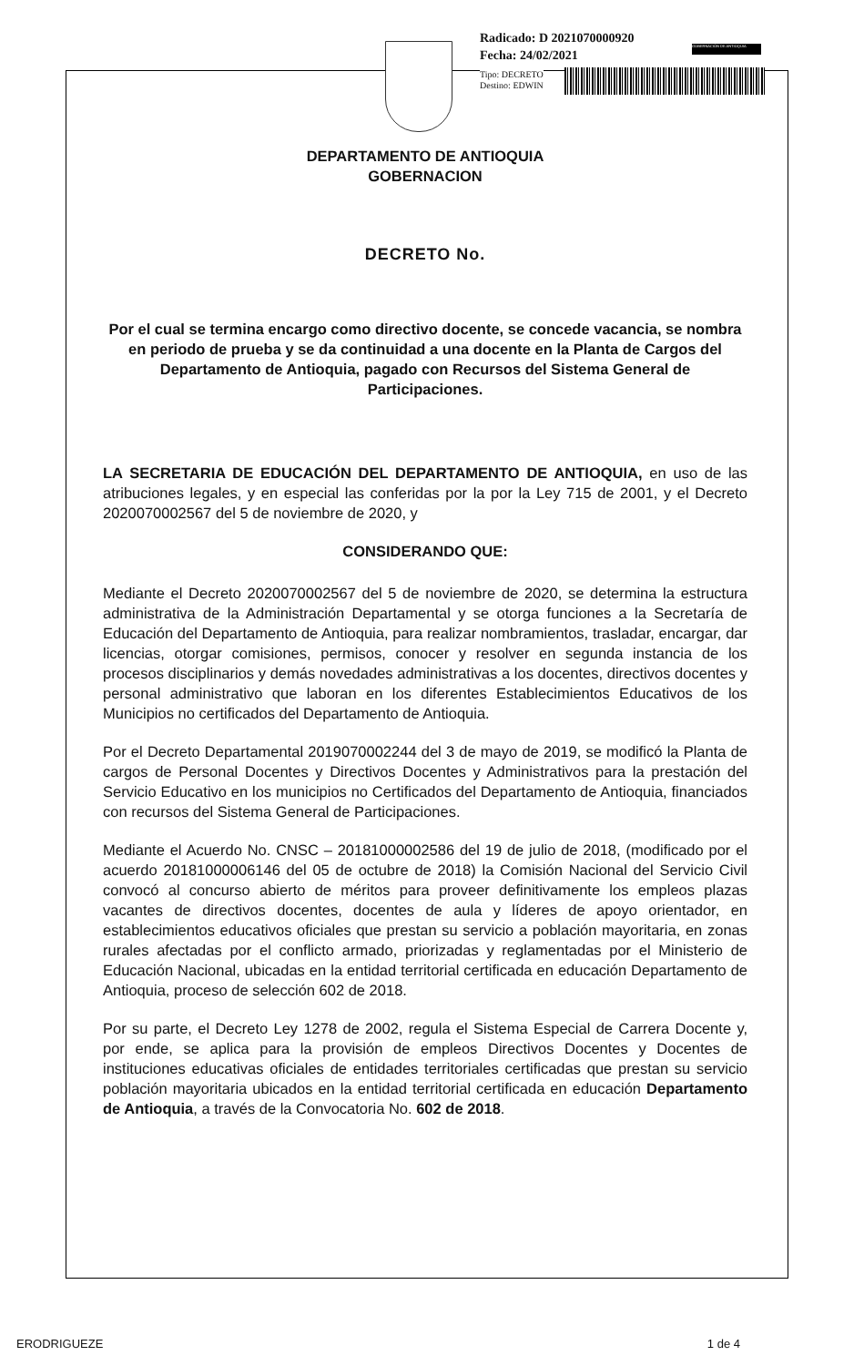Radicado: D 2021070000920
Fecha: 24/02/2021
GOBERNACIÓN DE ANTIOQUIA
Tipo: DECRETO
Destino: EDWIN
DEPARTAMENTO DE ANTIOQUIA
GOBERNACION
DECRETO No.
Por el cual se termina encargo como directivo docente, se concede vacancia, se nombra en periodo de prueba y se da continuidad a una docente en la Planta de Cargos del Departamento de Antioquia, pagado con Recursos del Sistema General de Participaciones.
LA SECRETARIA DE EDUCACIÓN DEL DEPARTAMENTO DE ANTIOQUIA, en uso de las atribuciones legales, y en especial las conferidas por la por la Ley 715 de 2001, y el Decreto 2020070002567 del 5 de noviembre de 2020, y
CONSIDERANDO QUE:
Mediante el Decreto 2020070002567 del 5 de noviembre de 2020, se determina la estructura administrativa de la Administración Departamental y se otorga funciones a la Secretaría de Educación del Departamento de Antioquia, para realizar nombramientos, trasladar, encargar, dar licencias, otorgar comisiones, permisos, conocer y resolver en segunda instancia de los procesos disciplinarios y demás novedades administrativas a los docentes, directivos docentes y personal administrativo que laboran en los diferentes Establecimientos Educativos de los Municipios no certificados del Departamento de Antioquia.
Por el Decreto Departamental 2019070002244 del 3 de mayo de 2019, se modificó la Planta de cargos de Personal Docentes y Directivos Docentes y Administrativos para la prestación del Servicio Educativo en los municipios no Certificados del Departamento de Antioquia, financiados con recursos del Sistema General de Participaciones.
Mediante el Acuerdo No. CNSC – 20181000002586 del 19 de julio de 2018, (modificado por el acuerdo 20181000006146 del 05 de octubre de 2018) la Comisión Nacional del Servicio Civil convocó al concurso abierto de méritos para proveer definitivamente los empleos plazas vacantes de directivos docentes, docentes de aula y líderes de apoyo orientador, en establecimientos educativos oficiales que prestan su servicio a población mayoritaria, en zonas rurales afectadas por el conflicto armado, priorizadas y reglamentadas por el Ministerio de Educación Nacional, ubicadas en la entidad territorial certificada en educación Departamento de Antioquia, proceso de selección 602 de 2018.
Por su parte, el Decreto Ley 1278 de 2002, regula el Sistema Especial de Carrera Docente y, por ende, se aplica para la provisión de empleos Directivos Docentes y Docentes de instituciones educativas oficiales de entidades territoriales certificadas que prestan su servicio población mayoritaria ubicados en la entidad territorial certificada en educación Departamento de Antioquia, a través de la Convocatoria No. 602 de 2018.
ERODRIGUEZE 1 de 4